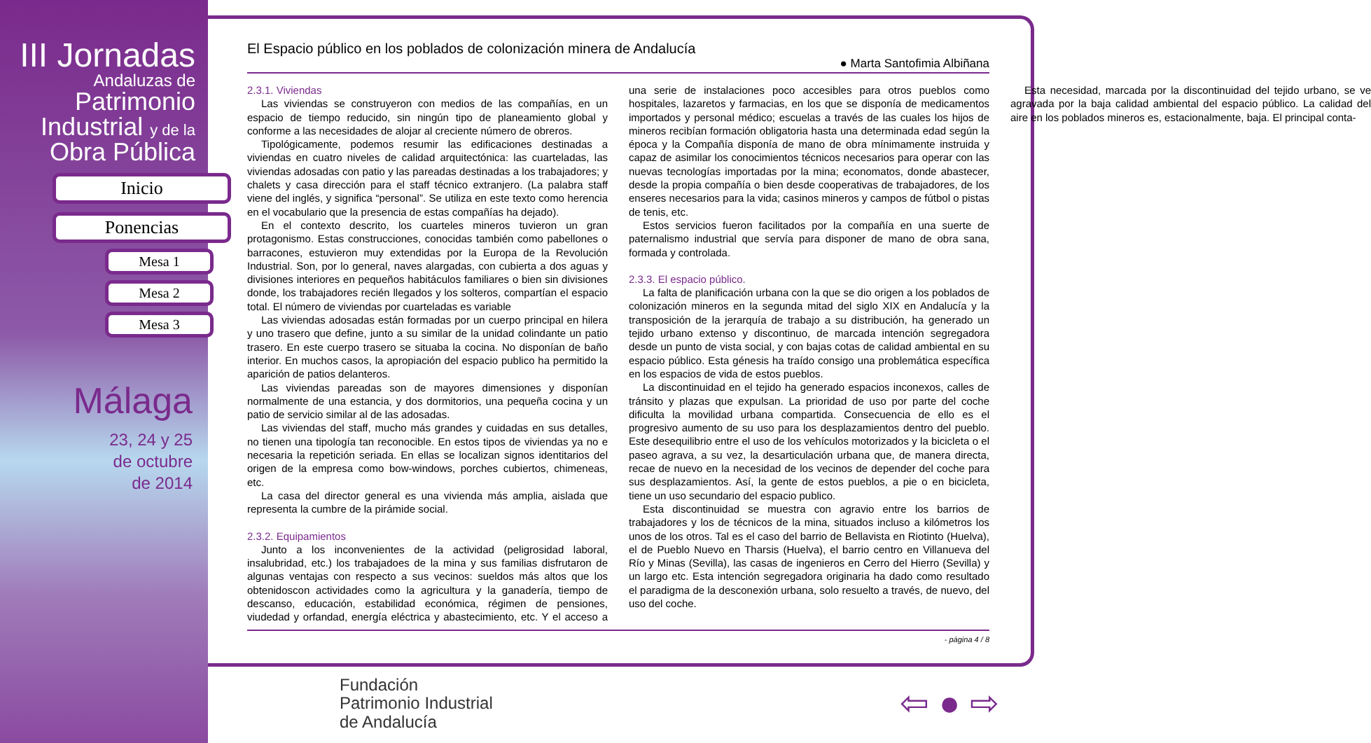III Jornadas
Andaluzas de
Patrimonio
Industrial y de la
Obra Pública
Inicio
Ponencias
Mesa 1
Mesa 2
Mesa 3
Málaga
23, 24 y 25
de octubre
de 2014
El Espacio público en los poblados de colonización minera de Andalucía
● Marta Santofimia Albiñana
2.3.1. Viviendas
Las viviendas se construyeron con medios de las compañías, en un espacio de tiempo reducido, sin ningún tipo de planeamiento global y conforme a las necesidades de alojar al creciente número de obreros.
Tipológicamente, podemos resumir las edificaciones destinadas a viviendas en cuatro niveles de calidad arquitectónica: las cuarteladas, las viviendas adosadas con patio y las pareadas destinadas a los trabajadores; y chalets y casa dirección para el staff técnico extranjero. (La palabra staff viene del inglés, y significa “personal”. Se utiliza en este texto como herencia en el vocabulario que la presencia de estas compañías ha dejado).
En el contexto descrito, los cuarteles mineros tuvieron un gran protagonismo. Estas construcciones, conocidas también como pabellones o barracones, estuvieron muy extendidas por la Europa de la Revolución Industrial. Son, por lo general, naves alargadas, con cubierta a dos aguas y divisiones interiores en pequeños habitáculos familiares o bien sin divisiones donde, los trabajadores recién llegados y los solteros, compartían el espacio total. El número de viviendas por cuarteladas es variable
Las viviendas adosadas están formadas por un cuerpo principal en hilera y uno trasero que define, junto a su similar de la unidad colindante un patio trasero. En este cuerpo trasero se situaba la cocina. No disponían de baño interior. En muchos casos, la apropiación del espacio publico ha permitido la aparición de patios delanteros.
Las viviendas pareadas son de mayores dimensiones y disponían normalmente de una estancia, y dos dormitorios, una pequeña cocina y un patio de servicio similar al de las adosadas.
Las viviendas del staff, mucho más grandes y cuidadas en sus detalles, no tienen una tipología tan reconocible. En estos tipos de viviendas ya no e necesaria la repetición seriada. En ellas se localizan signos identitarios del origen de la empresa como bow-windows, porches cubiertos, chimeneas, etc.
La casa del director general es una vivienda más amplia, aislada que representa la cumbre de la pirámide social.
2.3.2. Equipamientos
Junto a los inconvenientes de la actividad (peligrosidad laboral, insalubridad, etc.) los trabajadoes de la mina y sus familias disfrutaron de algunas ventajas con respecto a sus vecinos: sueldos más altos que los obtenidoscon actividades como la agricultura y la ganadería, tiempo de descanso, educación, estabilidad económica, régimen de pensiones, viudedad y orfandad, energía eléctrica y abastecimiento, etc. Y el acceso a una serie de instalaciones poco accesibles para otros pueblos como hospitales, lazaretos y farmacias, en los que se disponía de medicamentos importados y personal médico; escuelas a través de las cuales los hijos de mineros recibían formación obligatoria hasta una determinada edad según la época y la Compañía disponía de mano de obra mínimamente instruida y capaz de asimilar los conocimientos técnicos necesarios para operar con las nuevas tecnologías importadas por la mina; economatos, donde abastecer, desde la propia compañía o bien desde cooperativas de trabajadores, de los enseres necesarios para la vida; casinos mineros y campos de fútbol o pistas de tenis, etc.
Estos servicios fueron facilitados por la compañía en una suerte de paternalismo industrial que servía para disponer de mano de obra sana, formada y controlada.
2.3.3. El espacio público.
La falta de planificación urbana con la que se dio origen a los poblados de colonización mineros en la segunda mitad del siglo XIX en Andalucía y la transposición de la jerarquía de trabajo a su distribución, ha generado un tejido urbano extenso y discontinuo, de marcada intención segregadora desde un punto de vista social, y con bajas cotas de calidad ambiental en su espacio público. Esta génesis ha traído consigo una problemática específica en los espacios de vida de estos pueblos.
La discontinuidad en el tejido ha generado espacios inconexos, calles de tránsito y plazas que expulsan. La prioridad de uso por parte del coche dificulta la movilidad urbana compartida. Consecuencia de ello es el progresivo aumento de su uso para los desplazamientos dentro del pueblo. Este desequilibrio entre el uso de los vehículos motorizados y la bicicleta o el paseo agrava, a su vez, la desarticulación urbana que, de manera directa, recae de nuevo en la necesidad de los vecinos de depender del coche para sus desplazamientos. Así, la gente de estos pueblos, a pie o en bicicleta, tiene un uso secundario del espacio publico.
Esta discontinuidad se muestra con agravio entre los barrios de trabajadores y los de técnicos de la mina, situados incluso a kilómetros los unos de los otros. Tal es el caso del barrio de Bellavista en Riotinto (Huelva), el de Pueblo Nuevo en Tharsis (Huelva), el barrio centro en Villanueva del Río y Minas (Sevilla), las casas de ingenieros en Cerro del Hierro (Sevilla) y un largo etc. Esta intención segregadora originaria ha dado como resultado el paradigma de la desconexión urbana, solo resuelto a través, de nuevo, del uso del coche.
Esta necesidad, marcada por la discontinuidad del tejido urbano, se ve agravada por la baja calidad ambiental del espacio público. La calidad del aire en los poblados mineros es, estacionalmente, baja. El principal conta-
- página 4 / 8
Fundación
Patrimonio Industrial
de Andalucía
⇦ ● ⇨